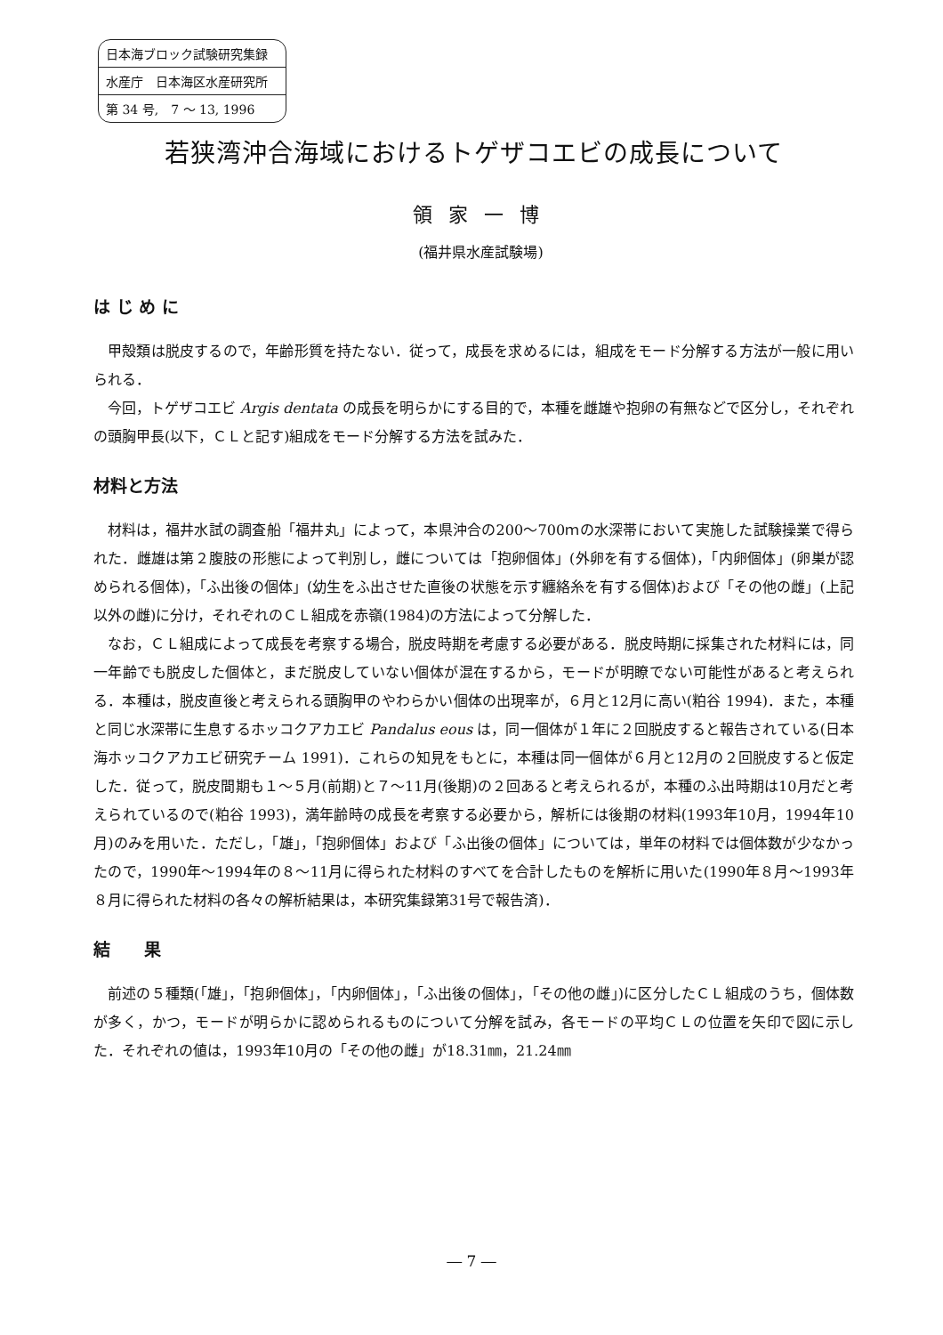日本海ブロック試験研究集録
水産庁　日本海区水産研究所
第 34 号,　7 ～ 13, 1996
若狭湾沖合海域におけるトゲザコエビの成長について
領家一博
(福井県水産試験場)
は じ め に
甲殻類は脱皮するので，年齢形質を持たない．従って，成長を求めるには，組成をモード分解する方法が一般に用いられる．
今回，トゲザコエビ Argis dentata の成長を明らかにする目的で，本種を雌雄や抱卵の有無などで区分し，それぞれの頭胸甲長(以下，ＣＬと記す)組成をモード分解する方法を試みた．
材料と方法
材料は，福井水試の調査船「福井丸」によって，本県沖合の200～700ｍの水深帯において実施した試験操業で得られた．雌雄は第２腹肢の形態によって判別し，雌については「抱卵個体」(外卵を有する個体)，「内卵個体」(卵巣が認められる個体)，「ふ出後の個体」(幼生をふ出させた直後の状態を示す纏絡糸を有する個体)および「その他の雌」(上記以外の雌)に分け，それぞれのＣＬ組成を赤嶺(1984)の方法によって分解した．
なお，ＣＬ組成によって成長を考察する場合，脱皮時期を考慮する必要がある．脱皮時期に採集された材料には，同一年齢でも脱皮した個体と，まだ脱皮していない個体が混在するから，モードが明瞭でない可能性があると考えられる．本種は，脱皮直後と考えられる頭胸甲のやわらかい個体の出現率が，６月と12月に高い(粕谷 1994)．また，本種と同じ水深帯に生息するホッコクアカエビ Pandalus eous は，同一個体が１年に２回脱皮すると報告されている(日本海ホッコクアカエビ研究チーム 1991)．これらの知見をもとに，本種は同一個体が６月と12月の２回脱皮すると仮定した．従って，脱皮間期も１～５月(前期)と７～11月(後期)の２回あると考えられるが，本種のふ出時期は10月だと考えられているので(粕谷 1993)，満年齢時の成長を考察する必要から，解析には後期の材料(1993年10月，1994年10月)のみを用いた．ただし，「雄」，「抱卵個体」および「ふ出後の個体」については，単年の材料では個体数が少なかったので，1990年～1994年の８～11月に得られた材料のすべてを合計したものを解析に用いた(1990年８月～1993年８月に得られた材料の各々の解析結果は，本研究集録第31号で報告済)．
結　　果
前述の５種類(「雄」，「抱卵個体」，「内卵個体」，「ふ出後の個体」，「その他の雌」)に区分したＣＬ組成のうち，個体数が多く，かつ，モードが明らかに認められるものについて分解を試み，各モードの平均ＣＬの位置を矢印で図に示した．それぞれの値は，1993年10月の「その他の雌」が18.31㎜，21.24㎜
― 7 ―